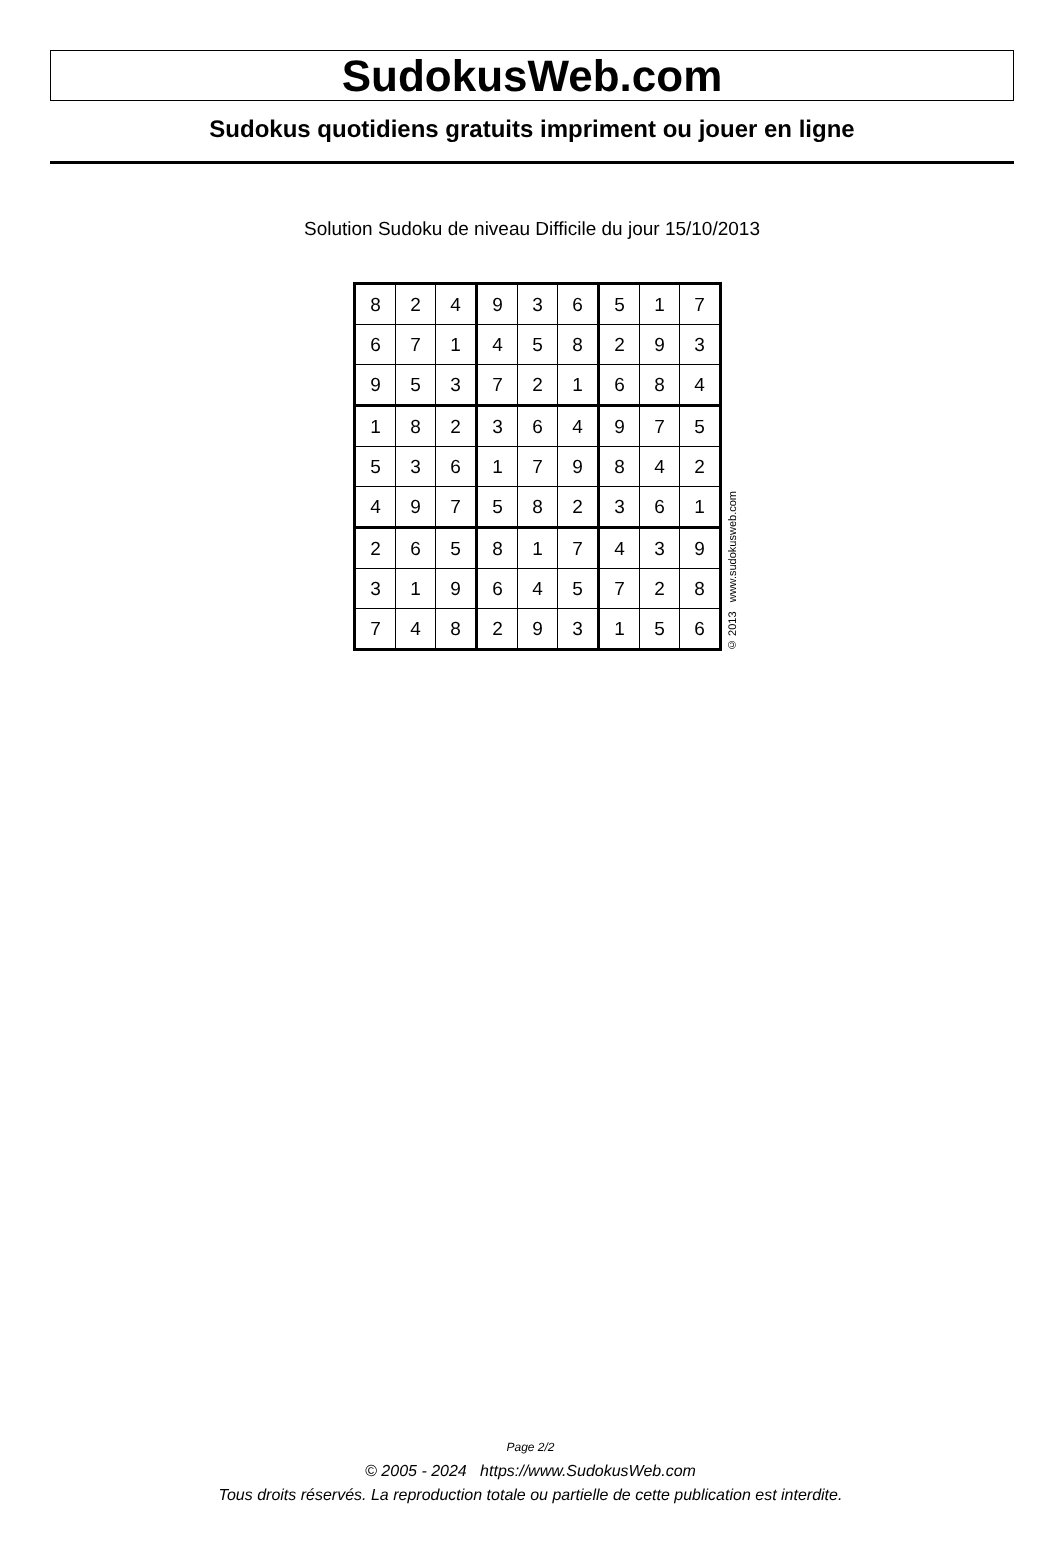SudokusWeb.com
Sudokus quotidiens gratuits impriment ou jouer en ligne
Solution Sudoku de niveau Difficile du jour 15/10/2013
| 8 | 2 | 4 | 9 | 3 | 6 | 5 | 1 | 7 |
| 6 | 7 | 1 | 4 | 5 | 8 | 2 | 9 | 3 |
| 9 | 5 | 3 | 7 | 2 | 1 | 6 | 8 | 4 |
| 1 | 8 | 2 | 3 | 6 | 4 | 9 | 7 | 5 |
| 5 | 3 | 6 | 1 | 7 | 9 | 8 | 4 | 2 |
| 4 | 9 | 7 | 5 | 8 | 2 | 3 | 6 | 1 |
| 2 | 6 | 5 | 8 | 1 | 7 | 4 | 3 | 9 |
| 3 | 1 | 9 | 6 | 4 | 5 | 7 | 2 | 8 |
| 7 | 4 | 8 | 2 | 9 | 3 | 1 | 5 | 6 |
© 2013 www.sudokusweb.com
Page 2/2
© 2005 - 2024 https://www.SudokusWeb.com
Tous droits réservés. La reproduction totale ou partielle de cette publication est interdite.